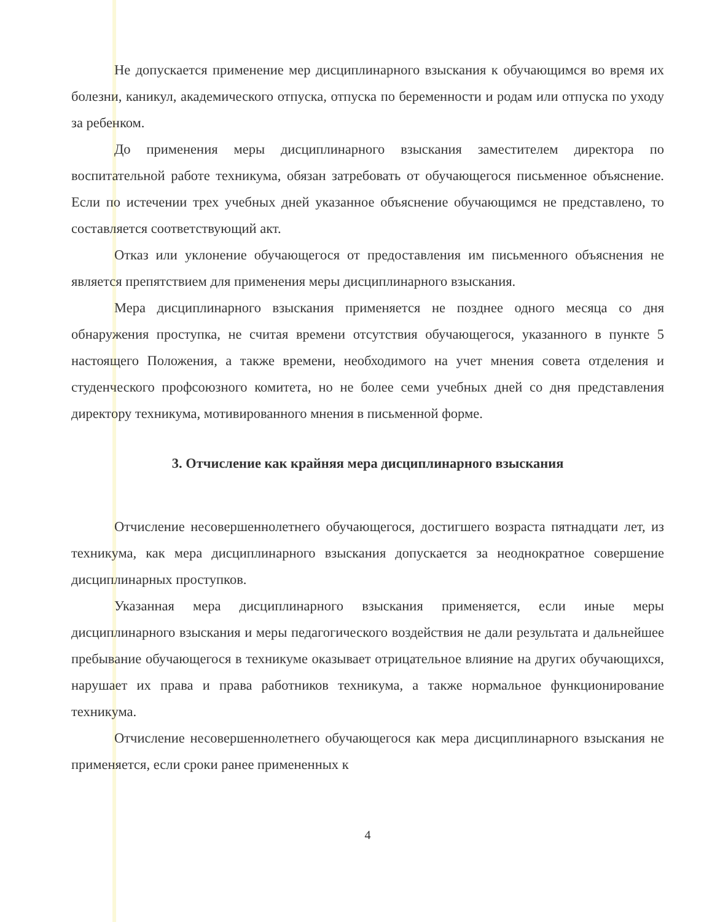Не допускается применение мер дисциплинарного взыскания к обучающимся во время их болезни, каникул, академического отпуска, отпуска по беременности и родам или отпуска по уходу за ребенком.
До применения меры дисциплинарного взыскания заместителем директора по воспитательной работе техникума, обязан затребовать от обучающегося письменное объяснение. Если по истечении трех учебных дней указанное объяснение обучающимся не представлено, то составляется соответствующий акт.
Отказ или уклонение обучающегося от предоставления им письменного объяснения не является препятствием для применения меры дисциплинарного взыскания.
Мера дисциплинарного взыскания применяется не позднее одного месяца со дня обнаружения проступка, не считая времени отсутствия обучающегося, указанного в пункте 5 настоящего Положения, а также времени, необходимого на учет мнения совета отделения и студенческого профсоюзного комитета, но не более семи учебных дней со дня представления директору техникума, мотивированного мнения в письменной форме.
3. Отчисление как крайняя мера дисциплинарного взыскания
Отчисление несовершеннолетнего обучающегося, достигшего возраста пятнадцати лет, из техникума, как мера дисциплинарного взыскания допускается за неоднократное совершение дисциплинарных проступков.
Указанная мера дисциплинарного взыскания применяется, если иные меры дисциплинарного взыскания и меры педагогического воздействия не дали результата и дальнейшее пребывание обучающегося в техникуме оказывает отрицательное влияние на других обучающихся, нарушает их права и права работников техникума, а также нормальное функционирование техникума.
Отчисление несовершеннолетнего обучающегося как мера дисциплинарного взыскания не применяется, если сроки ранее примененных к
4